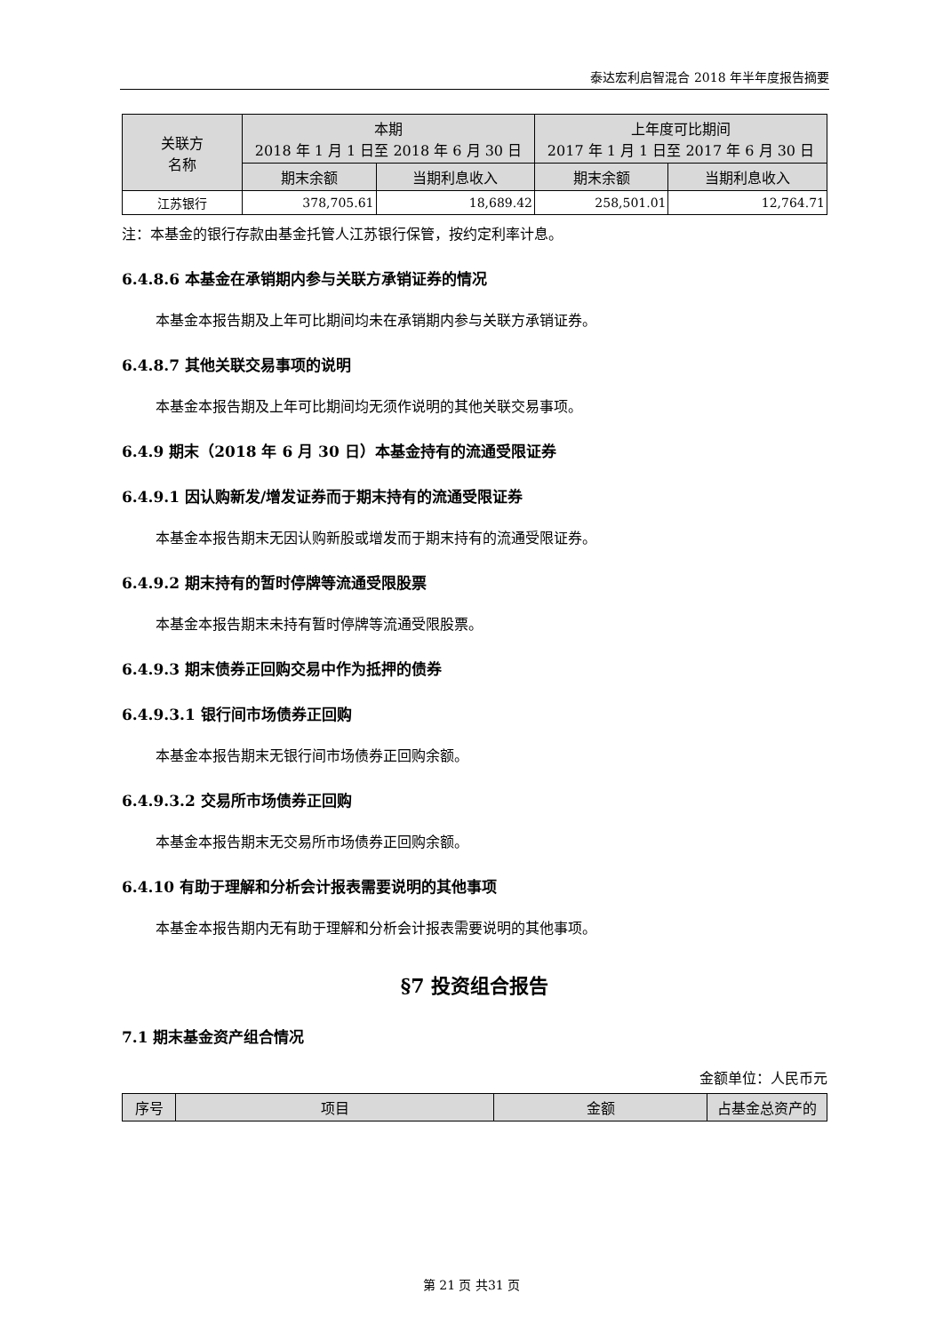泰达宏利启智混合 2018 年半年度报告摘要
| 关联方 名称 | 本期 2018 年 1 月 1 日至 2018 年 6 月 30 日 | | 上年度可比期间 2017 年 1 月 1 日至 2017 年 6 月 30 日 | |
| --- | --- | --- | --- | --- |
| | 期末余额 | 当期利息收入 | 期末余额 | 当期利息收入 |
| 江苏银行 | 378,705.61 | 18,689.42 | 258,501.01 | 12,764.71 |
注：本基金的银行存款由基金托管人江苏银行保管，按约定利率计息。
6.4.8.6 本基金在承销期内参与关联方承销证券的情况
本基金本报告期及上年可比期间均未在承销期内参与关联方承销证券。
6.4.8.7 其他关联交易事项的说明
本基金本报告期及上年可比期间均无须作说明的其他关联交易事项。
6.4.9 期末（2018 年 6 月 30 日）本基金持有的流通受限证券
6.4.9.1 因认购新发/增发证券而于期末持有的流通受限证券
本基金本报告期末无因认购新股或增发而于期末持有的流通受限证券。
6.4.9.2 期末持有的暂时停牌等流通受限股票
本基金本报告期末未持有暂时停牌等流通受限股票。
6.4.9.3 期末债券正回购交易中作为抵押的债券
6.4.9.3.1 银行间市场债券正回购
本基金本报告期末无银行间市场债券正回购余额。
6.4.9.3.2 交易所市场债券正回购
本基金本报告期末无交易所市场债券正回购余额。
6.4.10 有助于理解和分析会计报表需要说明的其他事项
本基金本报告期内无有助于理解和分析会计报表需要说明的其他事项。
§7 投资组合报告
7.1 期末基金资产组合情况
金额单位：人民币元
| 序号 | 项目 | 金额 | 占基金总资产的 |
| --- | --- | --- | --- |
第 21 页 共31 页